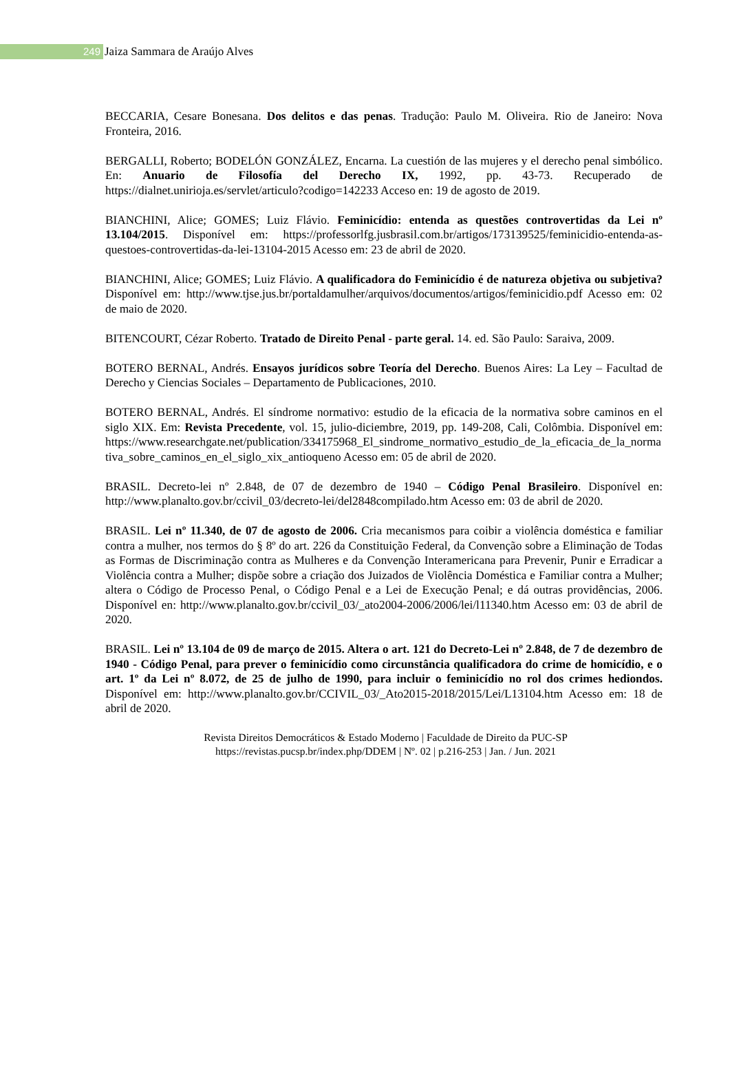249
Jaiza Sammara de Araújo Alves
BECCARIA, Cesare Bonesana. Dos delitos e das penas. Tradução: Paulo M. Oliveira. Rio de Janeiro: Nova Fronteira, 2016.
BERGALLI, Roberto; BODELÓN GONZÁLEZ, Encarna. La cuestión de las mujeres y el derecho penal simbólico. En: Anuario de Filosofía del Derecho IX, 1992, pp. 43-73. Recuperado de https://dialnet.unirioja.es/servlet/articulo?codigo=142233 Acceso en: 19 de agosto de 2019.
BIANCHINI, Alice; GOMES; Luiz Flávio. Feminicídio: entenda as questões controvertidas da Lei nº 13.104/2015. Disponível em: https://professorlfg.jusbrasil.com.br/artigos/173139525/feminicidio-entenda-as-questoes-controvertidas-da-lei-13104-2015 Acesso em: 23 de abril de 2020.
BIANCHINI, Alice; GOMES; Luiz Flávio. A qualificadora do Feminicídio é de natureza objetiva ou subjetiva? Disponível em: http://www.tjse.jus.br/portaldamulher/arquivos/documentos/artigos/feminicidio.pdf Acesso em: 02 de maio de 2020.
BITENCOURT, Cézar Roberto. Tratado de Direito Penal - parte geral. 14. ed. São Paulo: Saraiva, 2009.
BOTERO BERNAL, Andrés. Ensayos jurídicos sobre Teoría del Derecho. Buenos Aires: La Ley – Facultad de Derecho y Ciencias Sociales – Departamento de Publicaciones, 2010.
BOTERO BERNAL, Andrés. El síndrome normativo: estudio de la eficacia de la normativa sobre caminos en el siglo XIX. Em: Revista Precedente, vol. 15, julio-diciembre, 2019, pp. 149-208, Cali, Colômbia. Disponível em: https://www.researchgate.net/publication/334175968_El_sindrome_normativo_estudio_de_la_eficacia_de_la_normativa_sobre_caminos_en_el_siglo_xix_antioqueno Acesso em: 05 de abril de 2020.
BRASIL. Decreto-lei nº 2.848, de 07 de dezembro de 1940 – Código Penal Brasileiro. Disponível en: http://www.planalto.gov.br/ccivil_03/decreto-lei/del2848compilado.htm Acesso em: 03 de abril de 2020.
BRASIL. Lei nº 11.340, de 07 de agosto de 2006. Cria mecanismos para coibir a violência doméstica e familiar contra a mulher, nos termos do § 8º do art. 226 da Constituição Federal, da Convenção sobre a Eliminação de Todas as Formas de Discriminação contra as Mulheres e da Convenção Interamericana para Prevenir, Punir e Erradicar a Violência contra a Mulher; dispõe sobre a criação dos Juizados de Violência Doméstica e Familiar contra a Mulher; altera o Código de Processo Penal, o Código Penal e a Lei de Execução Penal; e dá outras providências, 2006. Disponível en: http://www.planalto.gov.br/ccivil_03/_ato2004-2006/2006/lei/l11340.htm Acesso em: 03 de abril de 2020.
BRASIL. Lei nº 13.104 de 09 de março de 2015. Altera o art. 121 do Decreto-Lei nº 2.848, de 7 de dezembro de 1940 - Código Penal, para prever o feminicídio como circunstância qualificadora do crime de homicídio, e o art. 1º da Lei nº 8.072, de 25 de julho de 1990, para incluir o feminicídio no rol dos crimes hediondos. Disponível em: http://www.planalto.gov.br/CCIVIL_03/_Ato2015-2018/2015/Lei/L13104.htm Acesso em: 18 de abril de 2020.
Revista Direitos Democráticos & Estado Moderno | Faculdade de Direito da PUC-SP
https://revistas.pucsp.br/index.php/DDEM | Nº. 02 | p.216-253 | Jan. / Jun. 2021